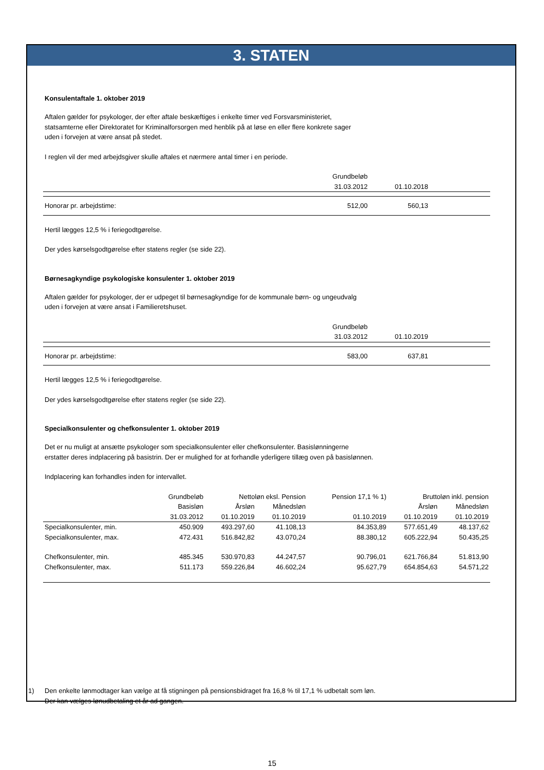3. STATEN
Konsulentaftale 1. oktober 2019
Aftalen gælder for psykologer, der efter aftale beskæftiges i enkelte timer ved Forsvarsministeriet,
statsamterne eller Direktoratet for Kriminalforsorgen med henblik på at løse en eller flere konkrete sager
uden i forvejen at være ansat på stedet.
I reglen vil der med arbejdsgiver skulle aftales et nærmere antal timer i en periode.
| | Grundbeløb | | |
| --- | --- | --- | --- |
| | 31.03.2012 | 01.10.2018 | |
| Honorar pr. arbejdstime: | 512,00 | 560,13 | |
Hertil lægges 12,5 % i feriegodtgørelse.
Der ydes kørselsgodtgørelse efter statens regler (se side 22).
Børnesagkyndige psykologiske konsulenter 1. oktober 2019
Aftalen gælder for psykologer, der er udpeget til børnesagkyndige for de kommunale børn- og ungeudvalg
uden i forvejen at være ansat i Familieretshuset.
| | Grundbeløb | | |
| --- | --- | --- | --- |
| | 31.03.2012 | 01.10.2019 | |
| Honorar pr. arbejdstime: | 583,00 | 637,81 | |
Hertil lægges 12,5 % i feriegodtgørelse.
Der ydes kørselsgodtgørelse efter statens regler (se side 22).
Specialkonsulenter og chefkonsulenter 1. oktober 2019
Det er nu muligt at ansætte psykologer som specialkonsulenter eller chefkonsulenter. Basislønningerne
erstatter deres indplacering på basistrin. Der er mulighed for at forhandle yderligere tillæg oven på basislønnen.
Indplacering kan forhandles inden for intervallet.
| | Grundbeløb | Nettoløn eksl. Pension | | Pension 17,1 % 1) | Bruttoløn inkl. pension | |
| --- | --- | --- | --- | --- | --- | --- |
| | Basisløn | Årsløn | Månedsløn | | Årsløn | Månedsløn |
| | 31.03.2012 | 01.10.2019 | 01.10.2019 | 01.10.2019 | 01.10.2019 | 01.10.2019 |
| Specialkonsulenter, min. | 450.909 | 493.297,60 | 41.108,13 | 84.353,89 | 577.651,49 | 48.137,62 |
| Specialkonsulenter, max. | 472.431 | 516.842,82 | 43.070,24 | 88.380,12 | 605.222,94 | 50.435,25 |
| Chefkonsulenter, min. | 485.345 | 530.970,83 | 44.247,57 | 90.796,01 | 621.766,84 | 51.813,90 |
| Chefkonsulenter, max. | 511.173 | 559.226,84 | 46.602,24 | 95.627,79 | 654.854,63 | 54.571,22 |
1) Den enkelte lønmodtager kan vælge at få stigningen på pensionsbidraget fra 16,8 % til 17,1 % udbetalt som løn.
Der kan vælges lønudbetaling et år ad gangen.
15